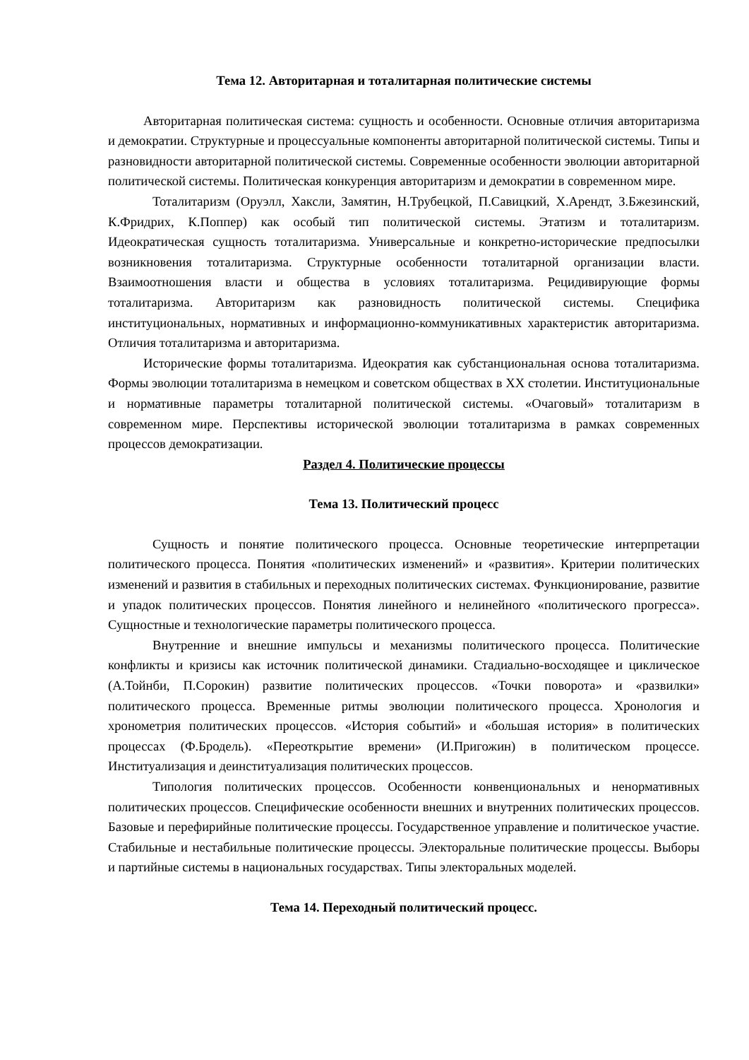Тема 12. Авторитарная и тоталитарная политические системы
Авторитарная политическая система: сущность и особенности. Основные отличия авторитаризма и демократии. Структурные и процессуальные компоненты авторитарной политической системы. Типы и разновидности авторитарной политической системы. Современные особенности эволюции авторитарной политической системы. Политическая конкуренция авторитаризм и демократии в современном мире.
Тоталитаризм (Оруэлл, Хаксли, Замятин, Н.Трубецкой, П.Савицкий, Х.Арендт, З.Бжезинский, К.Фридрих, К.Поппер) как особый тип политической системы. Этатизм и тоталитаризм. Идеократическая сущность тоталитаризма. Универсальные и конкретно-исторические предпосылки возникновения тоталитаризма. Структурные особенности тоталитарной организации власти. Взаимоотношения власти и общества в условиях тоталитаризма. Рецидивирующие формы тоталитаризма. Авторитаризм как разновидность политической системы. Специфика институциональных, нормативных и информационно-коммуникативных характеристик авторитаризма. Отличия тоталитаризма и авторитаризма.
Исторические формы тоталитаризма. Идеократия как субстанциональная основа тоталитаризма. Формы эволюции тоталитаризма в немецком и советском обществах в XX столетии. Институциональные и нормативные параметры тоталитарной политической системы. «Очаговый» тоталитаризм в современном мире. Перспективы исторической эволюции тоталитаризма в рамках современных процессов демократизации.
Раздел 4. Политические процессы
Тема 13. Политический процесс
Сущность и понятие политического процесса. Основные теоретические интерпретации политического процесса. Понятия «политических изменений» и «развития». Критерии политических изменений и развития в стабильных и переходных политических системах. Функционирование, развитие и упадок политических процессов. Понятия линейного и нелинейного «политического прогресса». Сущностные и технологические параметры политического процесса.
Внутренние и внешние импульсы и механизмы политического процесса. Политические конфликты и кризисы как источник политической динамики. Стадиально-восходящее и циклическое (А.Тойнби, П.Сорокин) развитие политических процессов. «Точки поворота» и «развилки» политического процесса. Временные ритмы эволюции политического процесса. Хронология и хронометрия политических процессов. «История событий» и «большая история» в политических процессах (Ф.Бродель). «Переоткрытие времени» (И.Пригожин) в политическом процессе. Институализация и деинституализация политических процессов.
Типология политических процессов. Особенности конвенциональных и ненормативных политических процессов. Специфические особенности внешних и внутренних политических процессов. Базовые и перефирийные политические процессы. Государственное управление и политическое участие. Стабильные и нестабильные политические процессы. Электоральные политические процессы. Выборы и партийные системы в национальных государствах. Типы электоральных моделей.
Тема 14. Переходный политический процесс.